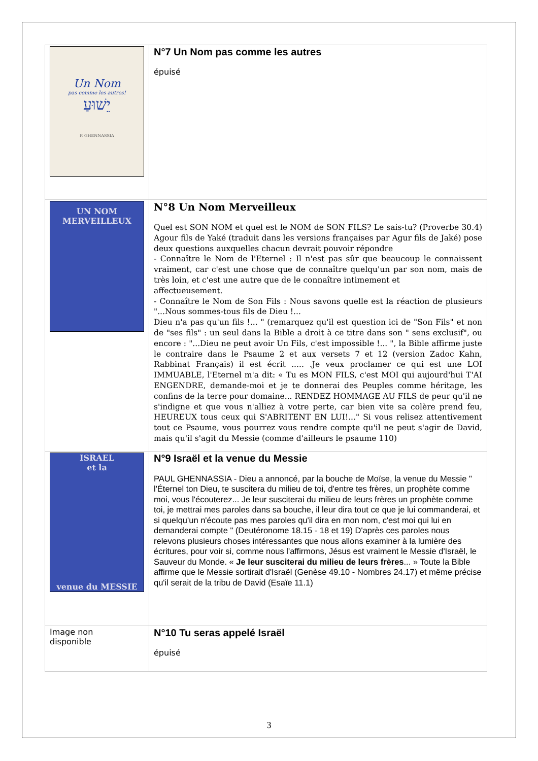| Un Nom pas comme les autres! יֵשׁוּעַ P. GHENNASSIA | N°7 Un Nom pas comme les autres épuisé |
| UN NOM MERVEILLEUX | N°8 Un Nom Merveilleux Quel est SON NOM et quel est le NOM de SON FILS? Le sais-tu? (Proverbe 30.4) Agour fils de Yaké (traduit dans les versions françaises par Agur fils de Jaké) pose deux questions auxquelles chacun devrait pouvoir répondre - Connaître le Nom de l'Eternel : Il n'est pas sûr que beaucoup le connaissent vraiment, car c'est une chose que de connaître quelqu'un par son nom, mais de très loin, et c'est une autre que de le connaître intimement et affectueusement. - Connaître le Nom de Son Fils : Nous savons quelle est la réaction de plusieurs "...Nous sommes-tous fils de Dieu !... Dieu n'a pas qu'un fils !... " (remarquez qu'il est question ici de "Son Fils" et non de "ses fils" : un seul dans la Bible a droit à ce titre dans son " sens exclusif", ou encore : "...Dieu ne peut avoir Un Fils, c'est impossible !... ", la Bible affirme juste le contraire dans le Psaume 2 et aux versets 7 et 12 (version Zadoc Kahn, Rabbinat Français) il est écrit ..... .Je veux proclamer ce qui est une LOI IMMUABLE, l'Eternel m'a dit: « Tu es MON FILS, c'est MOI qui aujourd'hui T'AI ENGENDRE, demande-moi et je te donnerai des Peuples comme héritage, les confins de la terre pour domaine... RENDEZ HOMMAGE AU FILS de peur qu'il ne s'indigne et que vous n'alliez à votre perte, car bien vite sa colère prend feu, HEUREUX tous ceux qui S'ABRITENT EN LUI!..." Si vous relisez attentivement tout ce Psaume, vous pourrez vous rendre compte qu'il ne peut s'agir de David, mais qu'il s'agit du Messie (comme d'ailleurs le psaume 110) |
| ISRAEL et la venue du MESSIE | N°9 Israël et la venue du Messie PAUL GHENNASSIA - Dieu a annoncé, par la bouche de Moïse, la venue du Messie " l'Éternel ton Dieu, te suscitera du milieu de toi, d'entre tes frères, un prophète comme moi, vous l'écouterez... Je leur susciterai du milieu de leurs frères un prophète comme toi, je mettrai mes paroles dans sa bouche, il leur dira tout ce que je lui commanderai, et si quelqu'un n'écoute pas mes paroles qu'il dira en mon nom, c'est moi qui lui en demanderai compte " (Deutéronome 18.15 - 18 et 19) D'après ces paroles nous relevons plusieurs choses intéressantes que nous allons examiner à la lumière des écritures, pour voir si, comme nous l'affirmons, Jésus est vraiment le Messie d'Israël, le Sauveur du Monde. « Je leur susciterai du milieu de leurs frères ... » Toute la Bible affirme que le Messie sortirait d'Israël (Genèse 49.10 - Nombres 24.17) et même précise qu'il serait de la tribu de David (Esaïe 11.1) |
| Image non disponible | N°10 Tu seras appelé Israël épuisé |
3